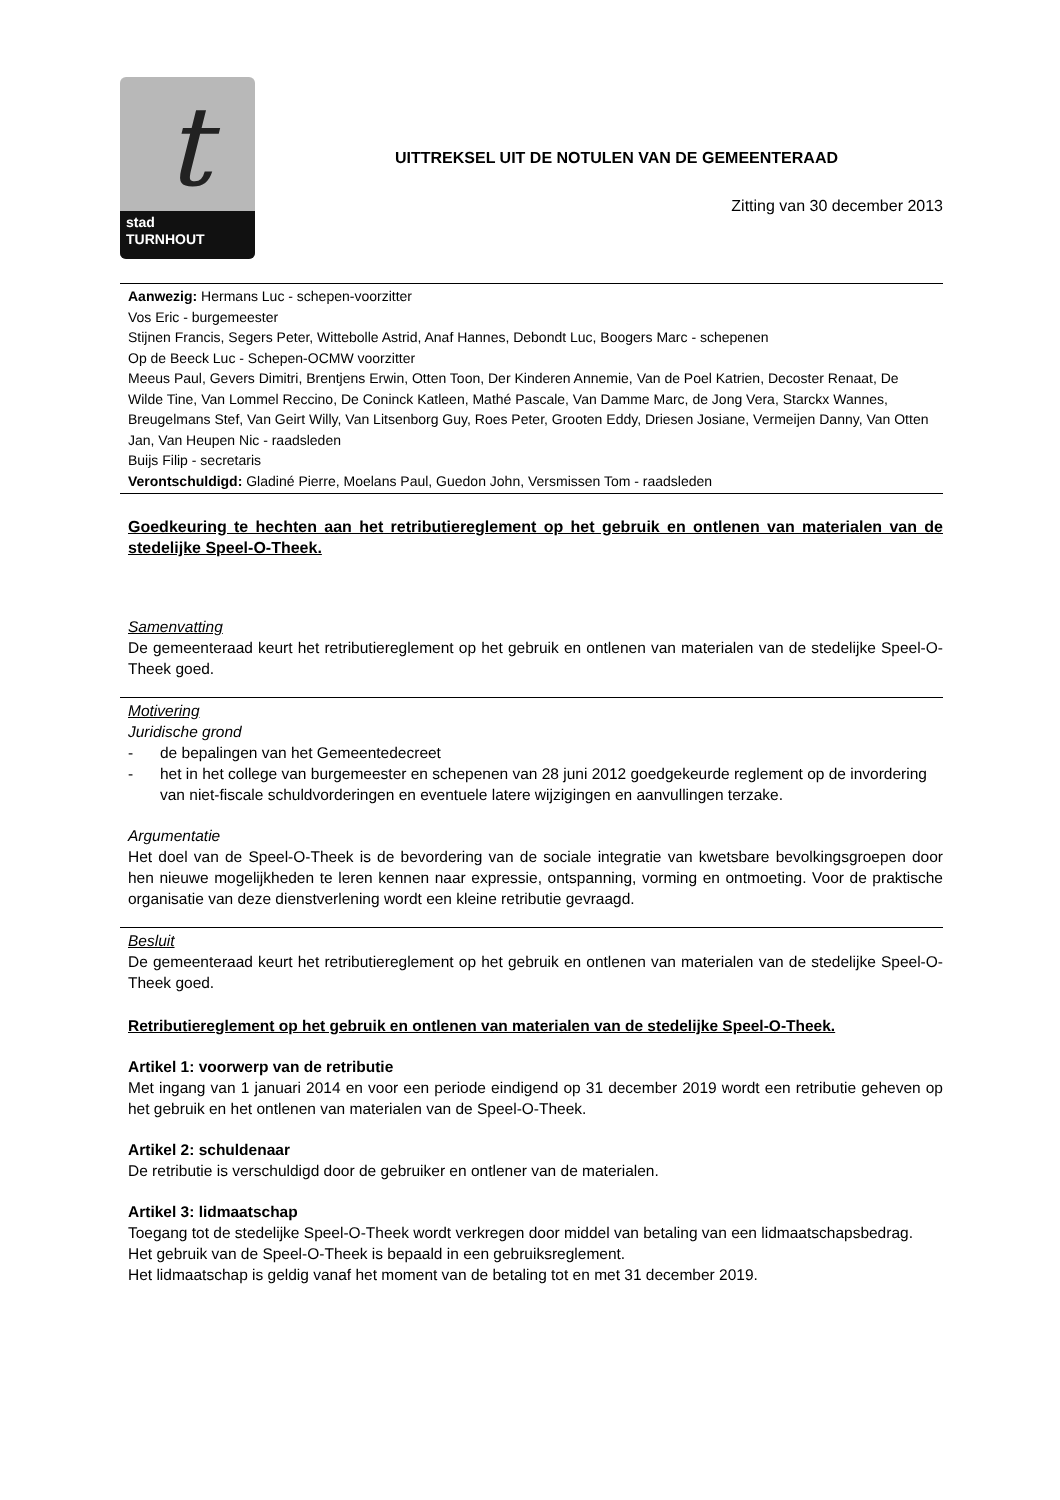t
stad
TURNHOUT
UITTREKSEL UIT DE NOTULEN VAN DE GEMEENTERAAD
Zitting van 30 december 2013
Aanwezig: Hermans Luc - schepen-voorzitter
Vos Eric - burgemeester
Stijnen Francis, Segers Peter, Wittebolle Astrid, Anaf Hannes, Debondt Luc, Boogers Marc - schepenen
Op de Beeck Luc - Schepen-OCMW voorzitter
Meeus Paul, Gevers Dimitri, Brentjens Erwin, Otten Toon, Der Kinderen Annemie, Van de Poel Katrien, Decoster Renaat, De Wilde Tine, Van Lommel Reccino, De Coninck Katleen, Mathé Pascale, Van Damme Marc, de Jong Vera, Starckx Wannes, Breugelmans Stef, Van Geirt Willy, Van Litsenborg Guy, Roes Peter, Grooten Eddy, Driesen Josiane, Vermeijen Danny, Van Otten Jan, Van Heupen Nic - raadsleden
Buijs Filip - secretaris
Verontschuldigd: Gladiné Pierre, Moelans Paul, Guedon John, Versmissen Tom - raadsleden
Goedkeuring te hechten aan het retributiereglement op het gebruik en ontlenen van materialen van de stedelijke Speel-O-Theek.
Samenvatting
De gemeenteraad keurt het retributiereglement op het gebruik en ontlenen van materialen van de stedelijke Speel-O-Theek goed.
Motivering
Juridische grond
- de bepalingen van het Gemeentedecreet
- het in het college van burgemeester en schepenen van 28 juni 2012 goedgekeurde reglement op de invordering van niet-fiscale schuldvorderingen en eventuele latere wijzigingen en aanvullingen terzake.
Argumentatie
Het doel van de Speel-O-Theek is de bevordering van de sociale integratie van kwetsbare bevolkingsgroepen door hen nieuwe mogelijkheden te leren kennen naar expressie, ontspanning, vorming en ontmoeting. Voor de praktische organisatie van deze dienstverlening wordt een kleine retributie gevraagd.
Besluit
De gemeenteraad keurt het retributiereglement op het gebruik en ontlenen van materialen van de stedelijke Speel-O-Theek goed.
Retributiereglement op het gebruik en ontlenen van materialen van de stedelijke Speel-O-Theek.
Artikel 1: voorwerp van de retributie
Met ingang van 1 januari 2014 en voor een periode eindigend op 31 december 2019 wordt een retributie geheven op het gebruik en het ontlenen van materialen van de Speel-O-Theek.
Artikel 2: schuldenaar
De retributie is verschuldigd door de gebruiker en ontlener van de materialen.
Artikel 3: lidmaatschap
Toegang tot de stedelijke Speel-O-Theek wordt verkregen door middel van betaling van een lidmaatschapsbedrag.
Het gebruik van de Speel-O-Theek is bepaald in een gebruiksreglement.
Het lidmaatschap is geldig vanaf het moment van de betaling tot en met 31 december 2019.